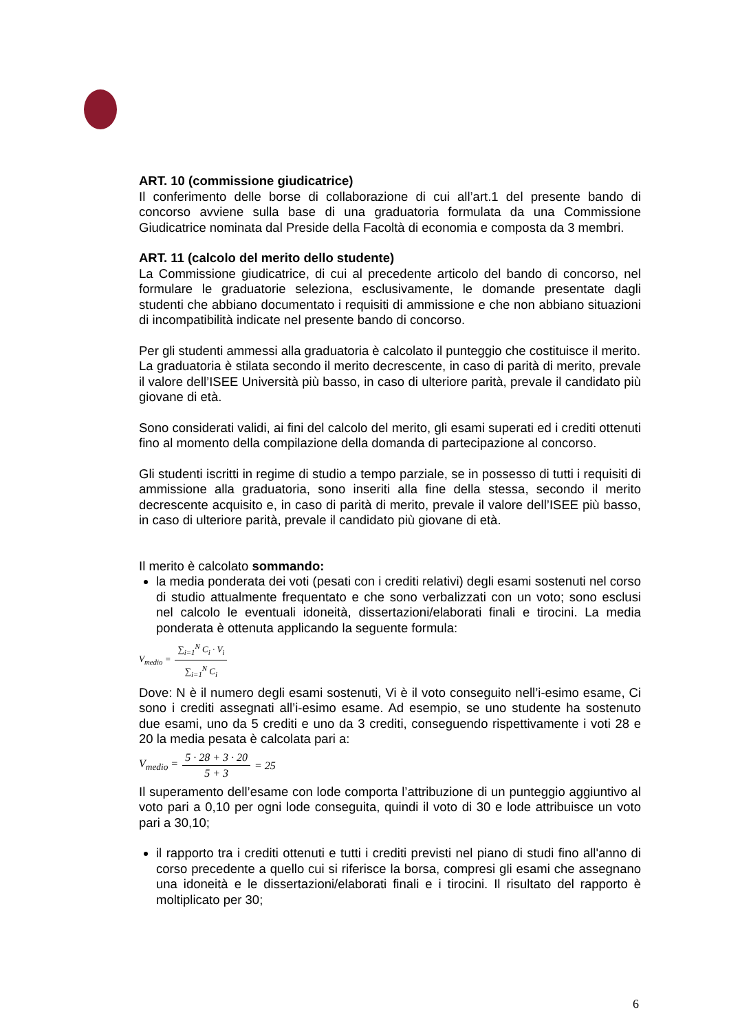ART. 10 (commissione giudicatrice)
Il conferimento delle borse di collaborazione di cui all’art.1 del presente bando di concorso avviene sulla base di una graduatoria formulata da una Commissione Giudicatrice nominata dal Preside della Facoltà di economia e composta da 3 membri.
ART. 11 (calcolo del merito dello studente)
La Commissione giudicatrice, di cui al precedente articolo del bando di concorso, nel formulare le graduatorie seleziona, esclusivamente, le domande presentate dagli studenti che abbiano documentato i requisiti di ammissione e che non abbiano situazioni di incompatibilità indicate nel presente bando di concorso.
Per gli studenti ammessi alla graduatoria è calcolato il punteggio che costituisce il merito.
La graduatoria è stilata secondo il merito decrescente, in caso di parità di merito, prevale il valore dell’ISEE Università più basso, in caso di ulteriore parità, prevale il candidato più giovane di età.
Sono considerati validi, ai fini del calcolo del merito, gli esami superati ed i crediti ottenuti fino al momento della compilazione della domanda di partecipazione al concorso.
Gli studenti iscritti in regime di studio a tempo parziale, se in possesso di tutti i requisiti di ammissione alla graduatoria, sono inseriti alla fine della stessa, secondo il merito decrescente acquisito e, in caso di parità di merito, prevale il valore dell’ISEE più basso, in caso di ulteriore parità, prevale il candidato più giovane di età.
Il merito è calcolato sommando:
la media ponderata dei voti (pesati con i crediti relativi) degli esami sostenuti nel corso di studio attualmente frequentato e che sono verbalizzati con un voto; sono esclusi nel calcolo le eventuali idoneità, dissertazioni/elaborati finali e tirocini. La media ponderata è ottenuta applicando la seguente formula:
V<sub>medio</sub> = ∑<sub>i=1</sub><sup>N</sup> C<sub>i</sub> · V<sub>i</sub> ∑<sub>i=1</sub><sup>N</sup> C<sub>i</sub>
Dove: N è il numero degli esami sostenuti, Vi è il voto conseguito nell’i-esimo esame, Ci sono i crediti assegnati all’i-esimo esame. Ad esempio, se uno studente ha sostenuto due esami, uno da 5 crediti e uno da 3 crediti, conseguendo rispettivamente i voti 28 e 20 la media pesata è calcolata pari a:
V<sub>medio</sub> = 5 · 28 + 3 · 20 5 + 3 = 25
Il superamento dell’esame con lode comporta l’attribuzione di un punteggio aggiuntivo al voto pari a 0,10 per ogni lode conseguita, quindi il voto di 30 e lode attribuisce un voto pari a 30,10;
il rapporto tra i crediti ottenuti e tutti i crediti previsti nel piano di studi fino all'anno di corso precedente a quello cui si riferisce la borsa, compresi gli esami che assegnano una idoneità e le dissertazioni/elaborati finali e i tirocini. Il risultato del rapporto è moltiplicato per 30;
6